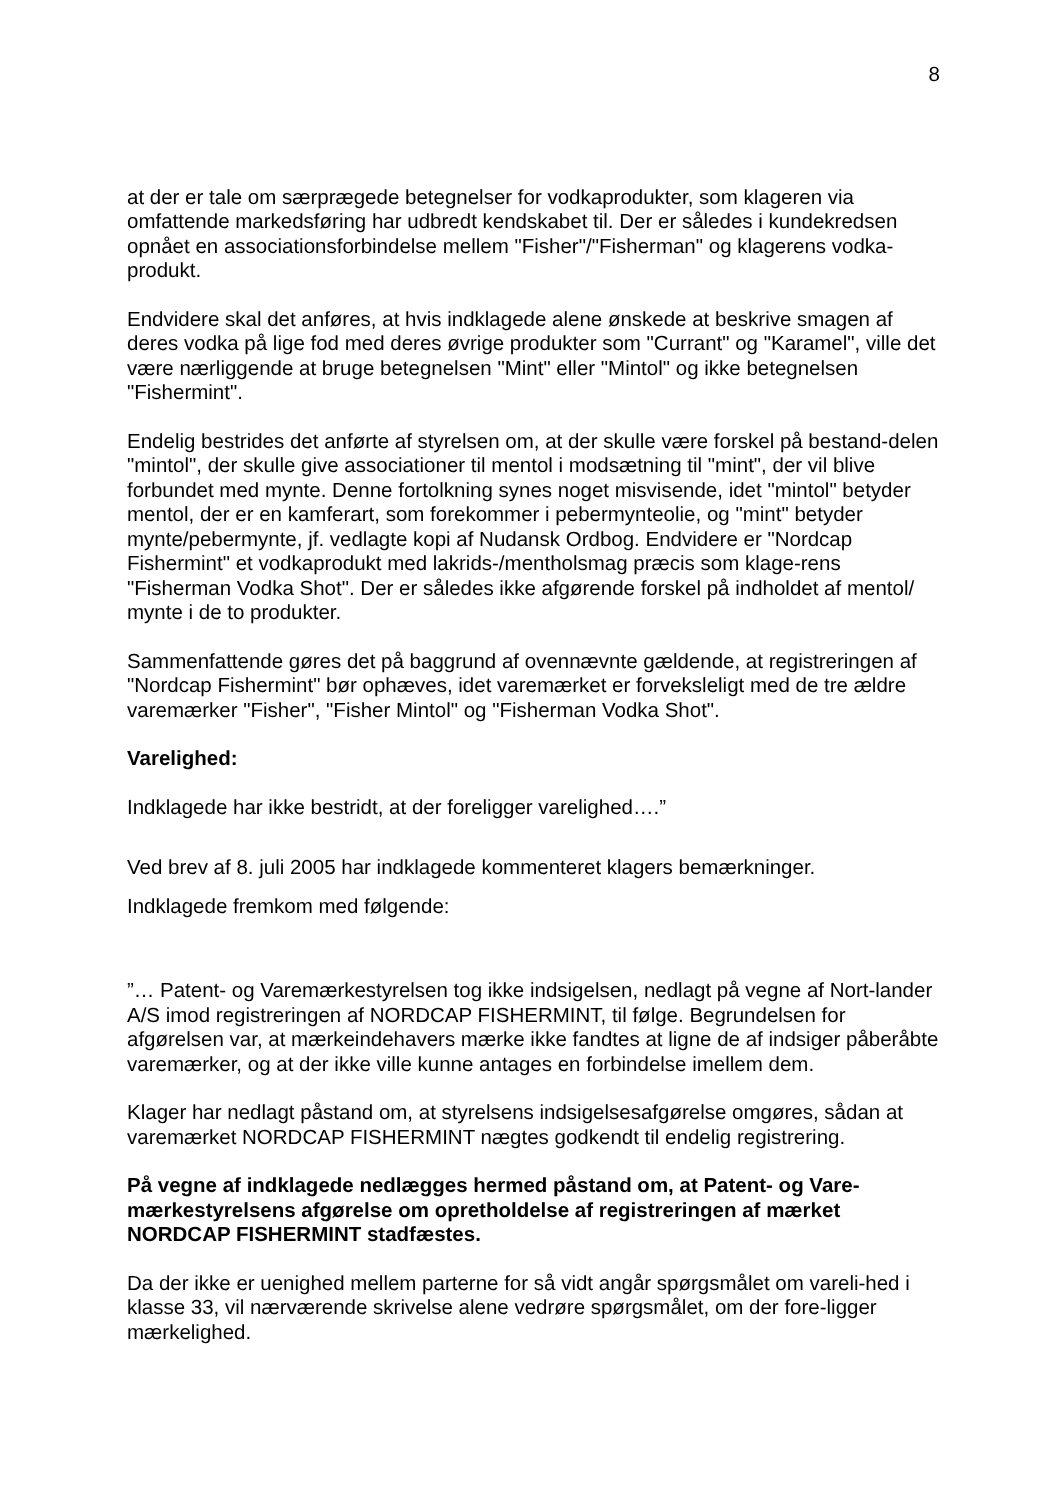8
at der er tale om særprægede betegnelser for vodkaprodukter, som klageren via omfattende markedsføring har udbredt kendskabet til. Der er således i kundekredsen opnået en associationsforbindelse mellem "Fisher"/"Fisherman" og klagerens vodka-produkt.
Endvidere skal det anføres, at hvis indklagede alene ønskede at beskrive smagen af deres vodka på lige fod med deres øvrige produkter som "Currant" og "Karamel", ville det være nærliggende at bruge betegnelsen "Mint" eller "Mintol" og ikke betegnelsen "Fishermint".
Endelig bestrides det anførte af styrelsen om, at der skulle være forskel på bestand-delen "mintol", der skulle give associationer til mentol i modsætning til "mint", der vil blive forbundet med mynte. Denne fortolkning synes noget misvisende, idet "mintol" betyder mentol, der er en kamferart, som forekommer i pebermynteolie, og "mint" betyder mynte/pebermynte, jf. vedlagte kopi af Nudansk Ordbog. Endvidere er "Nordcap Fishermint" et vodkaprodukt med lakrids-/mentholsmag præcis som klage-rens "Fisherman Vodka Shot". Der er således ikke afgørende forskel på indholdet af mentol/ mynte i de to produkter.
Sammenfattende gøres det på baggrund af ovennævnte gældende, at registreringen af "Nordcap Fishermint" bør ophæves, idet varemærket er forveksleligt med de tre ældre varemærker "Fisher", "Fisher Mintol" og "Fisherman Vodka Shot".
Varelighed:
Indklagede har ikke bestridt, at der foreligger varelighed….”
Ved brev af 8. juli 2005 har indklagede kommenteret klagers bemærkninger.
Indklagede fremkom med følgende:
”… Patent- og Varemærkestyrelsen tog ikke indsigelsen, nedlagt på vegne af Nort-lander A/S imod registreringen af NORDCAP FISHERMINT, til følge. Begrundelsen for afgørelsen var, at mærkeindehavers mærke ikke fandtes at ligne de af indsiger påberåbte varemærker, og at der ikke ville kunne antages en forbindelse imellem dem.
Klager har nedlagt påstand om, at styrelsens indsigelsesafgørelse omgøres, sådan at varemærket NORDCAP FISHERMINT nægtes godkendt til endelig registrering.
På vegne af indklagede nedlægges hermed påstand om, at Patent- og Vare-mærkestyrelsens afgørelse om opretholdelse af registreringen af mærket NORDCAP FISHERMINT stadfæstes.
Da der ikke er uenighed mellem parterne for så vidt angår spørgsmålet om vareli-hed i klasse 33, vil nærværende skrivelse alene vedrøre spørgsmålet, om der fore-ligger mærkelighed.